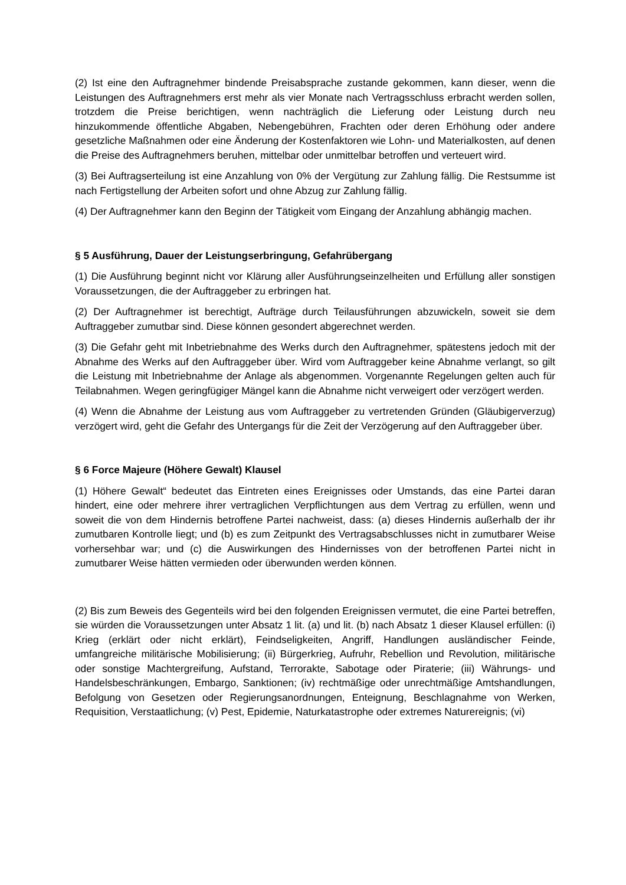(2) Ist eine den Auftragnehmer bindende Preisabsprache zustande gekommen, kann dieser, wenn die Leistungen des Auftragnehmers erst mehr als vier Monate nach Vertragsschluss erbracht werden sollen, trotzdem die Preise berichtigen, wenn nachträglich die Lieferung oder Leistung durch neu hinzukommende öffentliche Abgaben, Nebengebühren, Frachten oder deren Erhöhung oder andere gesetzliche Maßnahmen oder eine Änderung der Kostenfaktoren wie Lohn- und Materialkosten, auf denen die Preise des Auftragnehmers beruhen, mittelbar oder unmittelbar betroffen und verteuert wird.
(3) Bei Auftragserteilung ist eine Anzahlung von 0% der Vergütung zur Zahlung fällig. Die Restsumme ist nach Fertigstellung der Arbeiten sofort und ohne Abzug zur Zahlung fällig.
(4) Der Auftragnehmer kann den Beginn der Tätigkeit vom Eingang der Anzahlung abhängig machen.
§ 5 Ausführung, Dauer der Leistungserbringung, Gefahrübergang
(1) Die Ausführung beginnt nicht vor Klärung aller Ausführungseinzelheiten und Erfüllung aller sonstigen Voraussetzungen, die der Auftraggeber zu erbringen hat.
(2) Der Auftragnehmer ist berechtigt, Aufträge durch Teilausführungen abzuwickeln, soweit sie dem Auftraggeber zumutbar sind. Diese können gesondert abgerechnet werden.
(3) Die Gefahr geht mit Inbetriebnahme des Werks durch den Auftragnehmer, spätestens jedoch mit der Abnahme des Werks auf den Auftraggeber über. Wird vom Auftraggeber keine Abnahme verlangt, so gilt die Leistung mit Inbetriebnahme der Anlage als abgenommen. Vorgenannte Regelungen gelten auch für Teilabnahmen. Wegen geringfügiger Mängel kann die Abnahme nicht verweigert oder verzögert werden.
(4) Wenn die Abnahme der Leistung aus vom Auftraggeber zu vertretenden Gründen (Gläubigerverzug) verzögert wird, geht die Gefahr des Untergangs für die Zeit der Verzögerung auf den Auftraggeber über.
§ 6 Force Majeure (Höhere Gewalt) Klausel
(1) Höhere Gewalt“ bedeutet das Eintreten eines Ereignisses oder Umstands, das eine Partei daran hindert, eine oder mehrere ihrer vertraglichen Verpflichtungen aus dem Vertrag zu erfüllen, wenn und soweit die von dem Hindernis betroffene Partei nachweist, dass: (a) dieses Hindernis außerhalb der ihr zumutbaren Kontrolle liegt; und (b) es zum Zeitpunkt des Vertragsabschlusses nicht in zumutbarer Weise vorhersehbar war; und (c) die Auswirkungen des Hindernisses von der betroffenen Partei nicht in zumutbarer Weise hätten vermieden oder überwunden werden können.
(2) Bis zum Beweis des Gegenteils wird bei den folgenden Ereignissen vermutet, die eine Partei betreffen, sie würden die Voraussetzungen unter Absatz 1 lit. (a) und lit. (b) nach Absatz 1 dieser Klausel erfüllen: (i) Krieg (erklärt oder nicht erklärt), Feindseligkeiten, Angriff, Handlungen ausländischer Feinde, umfangreiche militärische Mobilisierung; (ii) Bürgerkrieg, Aufruhr, Rebellion und Revolution, militärische oder sonstige Machtergreifung, Aufstand, Terrorakte, Sabotage oder Piraterie; (iii) Währungs- und Handelsbeschränkungen, Embargo, Sanktionen; (iv) rechtmäßige oder unrechtmäßige Amtshandlungen, Befolgung von Gesetzen oder Regierungsanordnungen, Enteignung, Beschlagnahme von Werken, Requisition, Verstaatlichung; (v) Pest, Epidemie, Naturkatastrophe oder extremes Naturereignis; (vi)